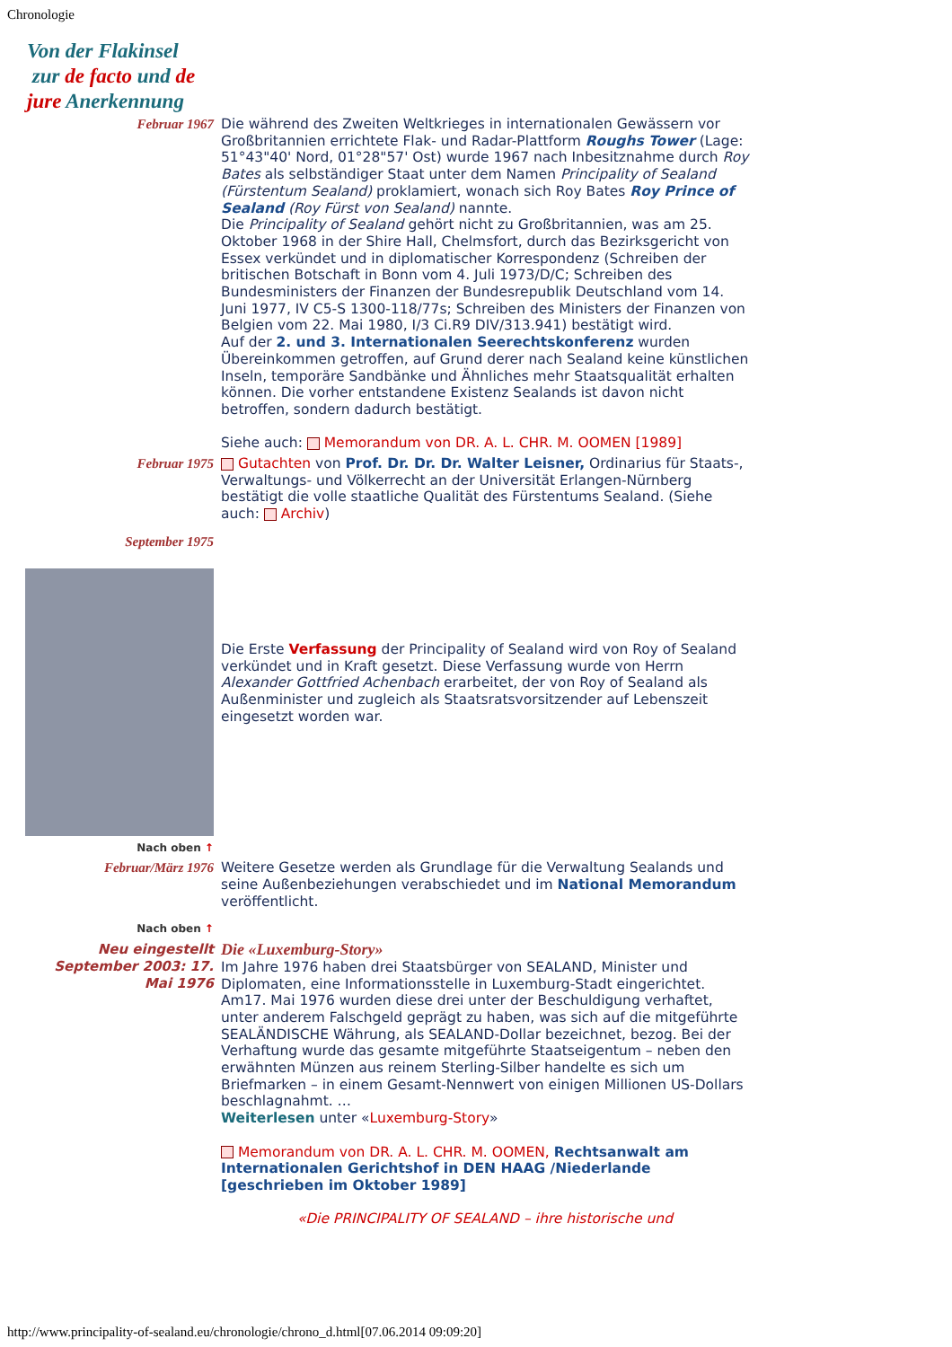Chronologie
Von der Flakinsel
zur de facto und de
jure Anerkennung
| Februar 1967 | Die während des Zweiten Weltkrieges in internationalen Gewässern vor Großbritannien errichtete Flak- und Radar-Plattform Roughs Tower (Lage: 51°43"40' Nord, 01°28"57' Ost) wurde 1967 nach Inbesitznahme durch Roy Bates als selbständiger Staat unter dem Namen Principality of Sealand (Fürstentum Sealand) proklamiert, wonach sich Roy Bates Roy Prince of Sealand (Roy Fürst von Sealand) nannte. Die Principality of Sealand gehört nicht zu Großbritannien, was am 25. Oktober 1968 in der Shire Hall, Chelmsfort, durch das Bezirksgericht von Essex verkündet und in diplomatischer Korrespondenz (Schreiben der britischen Botschaft in Bonn vom 4. Juli 1973/D/C; Schreiben des Bundesministers der Finanzen der Bundesrepublik Deutschland vom 14. Juni 1977, IV C5-S 1300-118/77s; Schreiben des Ministers der Finanzen von Belgien vom 22. Mai 1980, I/3 Ci.R9 DIV/313.941) bestätigt wird. Auf der 2. und 3. Internationalen Seerechtskonferenz wurden Übereinkommen getroffen, auf Grund derer nach Sealand keine künstlichen Inseln, temporäre Sandbänke und Ähnliches mehr Staatsqualität erhalten können. Die vorher entstandene Existenz Sealands ist davon nicht betroffen, sondern dadurch bestätigt. Siehe auch: Memorandum von DR. A. L. CHR. M. OOMEN [1989] |
| Februar 1975 | Gutachten von Prof. Dr. Dr. Dr. Walter Leisner, Ordinarius für Staats-, Verwaltungs- und Völkerrecht an der Universität Erlangen-Nürnberg bestätigt die volle staatliche Qualität des Fürstentums Sealand. (Siehe auch: Archiv ) |
| September 1975 | Die Erste Verfassung der Principality of Sealand wird von Roy of Sealand verkündet und in Kraft gesetzt. Diese Verfassung wurde von Herrn Alexander Gottfried Achenbach erarbeitet, der von Roy of Sealand als Außenminister und zugleich als Staatsratsvorsitzender auf Lebenszeit eingesetzt worden war. |
| Nach oben ↑ | |
| Februar/März 1976 | Weitere Gesetze werden als Grundlage für die Verwaltung Sealands und seine Außenbeziehungen verabschiedet und im National Memorandum veröffentlicht. |
| Nach oben ↑ | |
| Neu eingestellt September 2003: 17. Mai 1976 | Die «Luxemburg-Story» Im Jahre 1976 haben drei Staatsbürger von SEALAND, Minister und Diplomaten, eine Informationsstelle in Luxemburg-Stadt eingerichtet. Am17. Mai 1976 wurden diese drei unter der Beschuldigung verhaftet, unter anderem Falschgeld geprägt zu haben, was sich auf die mitgeführte SEALÄNDISCHE Währung, als SEALAND-Dollar bezeichnet, bezog. Bei der Verhaftung wurde das gesamte mitgeführte Staatseigentum – neben den erwähnten Münzen aus reinem Sterling-Silber handelte es sich um Briefmarken – in einem Gesamt-Nennwert von einigen Millionen US-Dollars beschlagnahmt. … Weiterlesen unter « Luxemburg-Story » Memorandum von DR. A. L. CHR. M. OOMEN, Rechtsanwalt am Internationalen Gerichtshof in DEN HAAG /Niederlande [geschrieben im Oktober 1989] «Die PRINCIPALITY OF SEALAND – ihre historische und |
http://www.principality-of-sealand.eu/chronologie/chrono_d.html[07.06.2014 09:09:20]